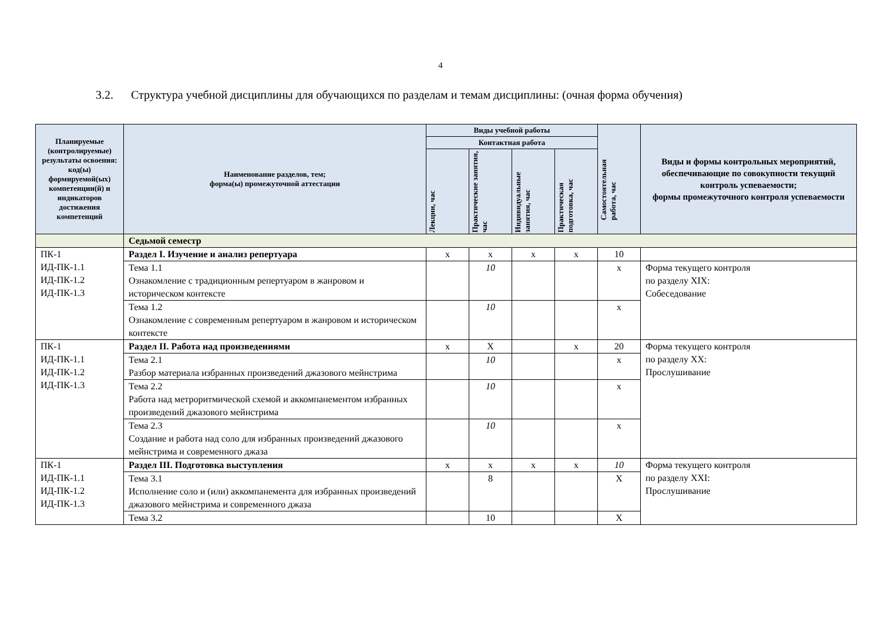4
3.2. Структура учебной дисциплины для обучающихся по разделам и темам дисциплины: (очная форма обучения)
| Планируемые (контролируемые) результаты освоения: код(ы) формируемой(ых) компетенции(й) и индикаторов достижения компетенций | Наименование разделов, тем; форма(ы) промежуточной аттестации | Виды учебной работы | | | | Самостоятельная работа, час | Виды и формы контрольных мероприятий, обеспечивающие по совокупности текущий контроль успеваемости; формы промежуточного контроля успеваемости |
| --- | --- | --- | --- | --- | --- | --- | --- |
| | | Контактная работа | | | | | |
| | | Лекции, час | Практические занятия, час | Индивидуальные занятия, час | Практическая подготовка, час | | |
| | Седьмой семестр | | | | | | |
| ПК-1 ИД-ПК-1.1 ИД-ПК-1.2 ИД-ПК-1.3 | Раздел I. Изучение и анализ репертуара | х | х | х | х | 10 | |
| | Тема 1.1 Ознакомление с традиционным репертуаром в жанровом и историческом контексте | | 10 | | | х | Форма текущего контроля по разделу XIX: Собеседование |
| | Тема 1.2 Ознакомление с современным репертуаром в жанровом и историческом контексте | | 10 | | | х | |
| ПК-1 ИД-ПК-1.1 ИД-ПК-1.2 ИД-ПК-1.3 | Раздел II. Работа над произведениями | х | Х | | х | 20 | Форма текущего контроля по разделу XX: Прослушивание |
| | Тема 2.1 Разбор материала избранных произведений джазового мейнстрима | | 10 | | | х | |
| | Тема 2.2 Работа над метроритмической схемой и аккомпанементом избранных произведений джазового мейнстрима | | 10 | | | х | |
| | Тема 2.3 Создание и работа над соло для избранных произведений джазового мейнстрима и современного джаза | | 10 | | | х | |
| ПК-1 ИД-ПК-1.1 ИД-ПК-1.2 ИД-ПК-1.3 | Раздел III. Подготовка выступления | х | х | х | х | 10 | Форма текущего контроля по разделу XXI: Прослушивание |
| | Тема 3.1 Исполнение соло и (или) аккомпанемента для избранных произведений джазового мейнстрима и современного джаза | | 8 | | | Х | |
| | Тема 3.2 | | 10 | | | Х | |